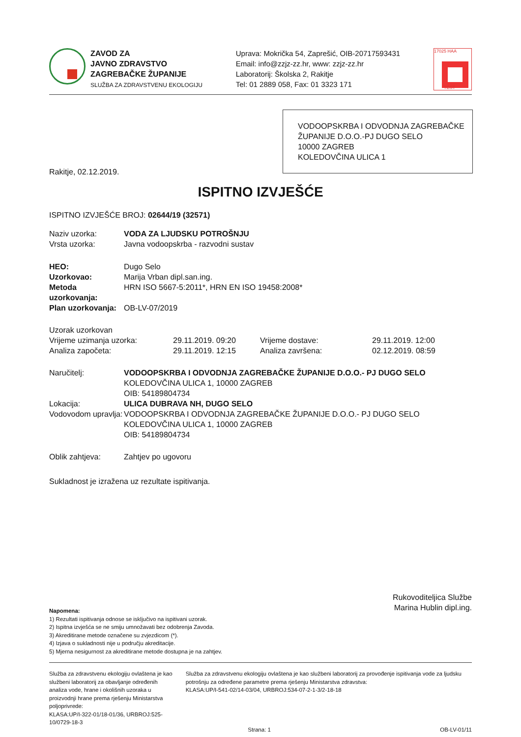ZAVOD ZA
JAVNO ZDRAVSTVO
ZAGREBAČKE ŽUPANIJE
SLUŽBA ZA ZDRAVSTVENU EKOLOGIJU
Uprava: Mokrička 54, Zaprešić, OIB-20717593431
Email: info@zzjz-zz.hr, www: zzjz-zz.hr
Laboratorij: Školska 2, Rakitje
Tel: 01 2889 058, Fax: 01 3323 171
17025 HAA
TEST
VODOOPSKRBA I ODVODNJA ZAGREBAČKE ŽUPANIJE D.O.O.-PJ DUGO SELO
10000 ZAGREB
KOLEDOVČINA ULICA 1
Rakitje, 02.12.2019.
ISPITNO IZVJEŠĆE
ISPITNO IZVJEŠĆE BROJ: 02644/19 (32571)
| Naziv uzorka: | VODA ZA LJUDSKU POTROŠNJU |
| Vrsta uzorka: | Javna vodoopskrba - razvodni sustav |
| HEO: | Dugo Selo |
| Uzorkovao: | Marija Vrban dipl.san.ing. |
| Metoda uzorkovanja: | HRN ISO 5667-5:2011*, HRN EN ISO 19458:2008* |
| Plan uzorkovanja: | OB-LV-07/2019 |
| Uzorak uzorkovan | | | |
| Vrijeme uzimanja uzorka: | 29.11.2019. 09:20 | Vrijeme dostave: | 29.11.2019. 12:00 |
| Analiza započeta: | 29.11.2019. 12:15 | Analiza završena: | 02.12.2019. 08:59 |
| Naručitelj: | VODOOPSKRBA I ODVODNJA ZAGREBAČKE ŽUPANIJE D.O.O.- PJ DUGO SELO KOLEDOVČINA ULICA 1, 10000 ZAGREB OIB: 54189804734 |
| Lokacija: | ULICA DUBRAVA NH, DUGO SELO |
| Vodovodom upravlja: | VODOOPSKRBA I ODVODNJA ZAGREBAČKE ŽUPANIJE D.O.O.- PJ DUGO SELO KOLEDOVČINA ULICA 1, 10000 ZAGREB OIB: 54189804734 |
| Oblik zahtjeva: | Zahtjev po ugovoru |
Sukladnost je izražena uz rezultate ispitivanja.
Rukovoditeljica Službe
Marina Hublin dipl.ing.
Napomena:
1) Rezultati ispitivanja odnose se isključivo na ispitivani uzorak.
2) Ispitna izvješća se ne smiju umnožavati bez odobrenja Zavoda.
3) Akreditirane metode označene su zvjezdicom (*).
4) Izjava o sukladnosti nije u području akreditacije.
5) Mjerna nesigurnost za akreditirane metode dostupna je na zahtjev.
Služba za zdravstvenu ekologiju ovlaštena je kao službeni laboratorij za obavljanje određenih analiza vode, hrane i okolišnih uzoraka u proizvodnji hrane prema rješenju Ministarstva poljoprivrede:
KLASA:UP/I-322-01/18-01/36, URBROJ:525-10/0729-18-3
Služba za zdravstvenu ekologiju ovlaštena je kao službeni laboratorij za provođenje ispitivanja vode za ljudsku potrošnju za određene parametre prema rješenju Ministarstva zdravstva:
KLASA:UP/I-541-02/14-03/04, URBROJ:534-07-2-1-3/2-18-18
Strana: 1 OB-LV-01/11